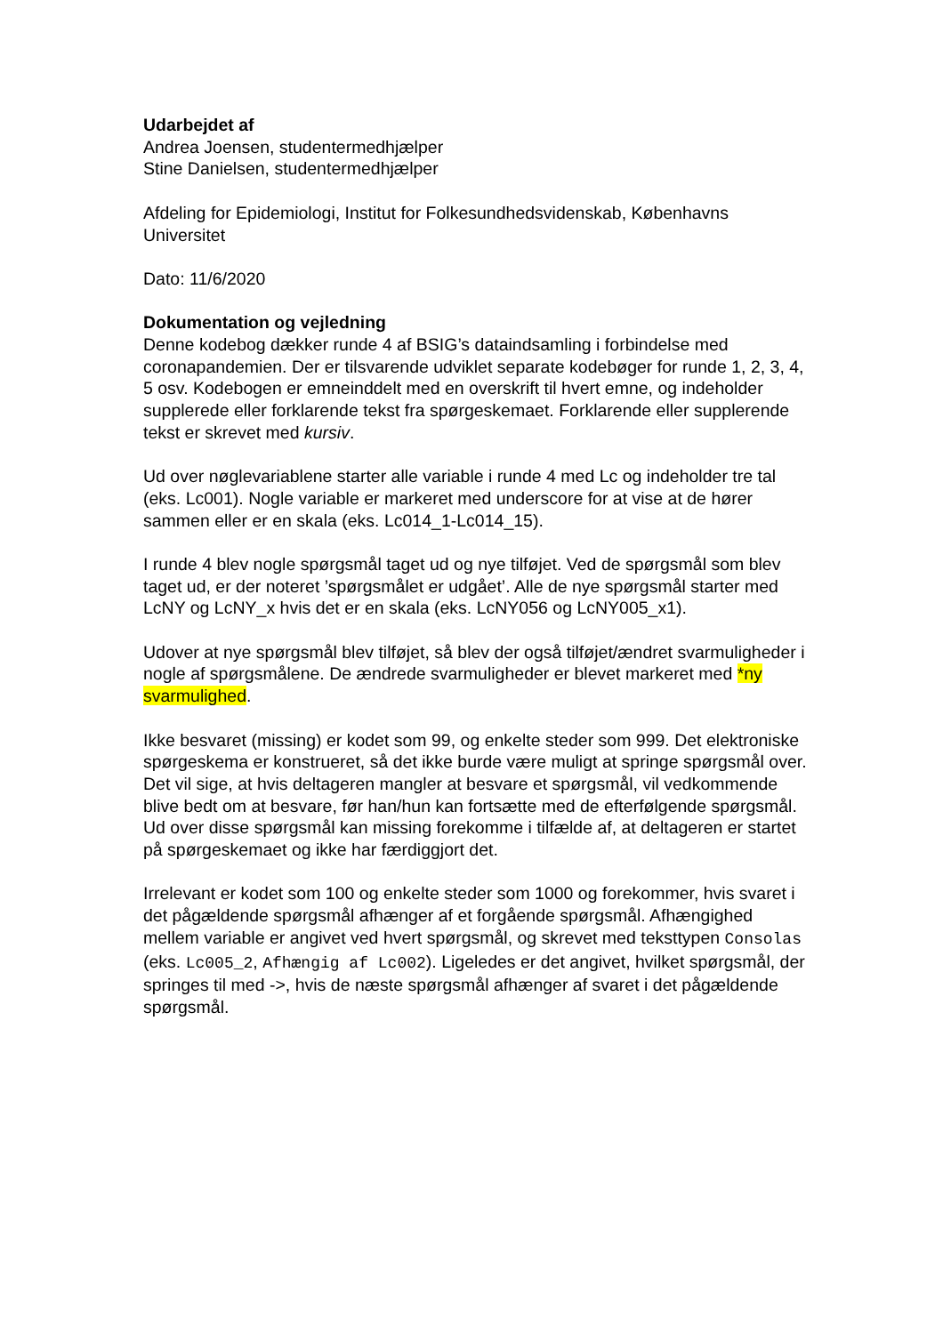Udarbejdet af
Andrea Joensen, studentermedhjælper
Stine Danielsen, studentermedhjælper
Afdeling for Epidemiologi, Institut for Folkesundhedsvidenskab, Københavns Universitet
Dato: 11/6/2020
Dokumentation og vejledning
Denne kodebog dækker runde 4 af BSIG’s dataindsamling i forbindelse med coronapandemien. Der er tilsvarende udviklet separate kodebøger for runde 1, 2, 3, 4, 5 osv. Kodebogen er emneinddelt med en overskrift til hvert emne, og indeholder supplerede eller forklarende tekst fra spørgeskemaet. Forklarende eller supplerende tekst er skrevet med kursiv.
Ud over nøglevariablene starter alle variable i runde 4 med Lc og indeholder tre tal (eks. Lc001). Nogle variable er markeret med underscore for at vise at de hører sammen eller er en skala (eks. Lc014_1-Lc014_15).
I runde 4 blev nogle spørgsmål taget ud og nye tilføjet. Ved de spørgsmål som blev taget ud, er der noteret ’spørgsmålet er udgået’. Alle de nye spørgsmål starter med LcNY og LcNY_x hvis det er en skala (eks. LcNY056 og LcNY005_x1).
Udover at nye spørgsmål blev tilføjet, så blev der også tilføjet/ændret svarmuligheder i nogle af spørgsmålene. De ændrede svarmuligheder er blevet markeret med *ny svarmulighed.
Ikke besvaret (missing) er kodet som 99, og enkelte steder som 999. Det elektroniske spørgeskema er konstrueret, så det ikke burde være muligt at springe spørgsmål over. Det vil sige, at hvis deltageren mangler at besvare et spørgsmål, vil vedkommende blive bedt om at besvare, før han/hun kan fortsætte med de efterfølgende spørgsmål. Ud over disse spørgsmål kan missing forekomme i tilfælde af, at deltageren er startet på spørgeskemaet og ikke har færdiggjort det.
Irrelevant er kodet som 100 og enkelte steder som 1000 og forekommer, hvis svaret i det pågældende spørgsmål afhænger af et forgående spørgsmål. Afhængighed mellem variable er angivet ved hvert spørgsmål, og skrevet med teksttypen Consolas (eks. Lc005_2, Afhængig af Lc002). Ligeledes er det angivet, hvilket spørgsmål, der springes til med ->, hvis de næste spørgsmål afhænger af svaret i det pågældende spørgsmål.